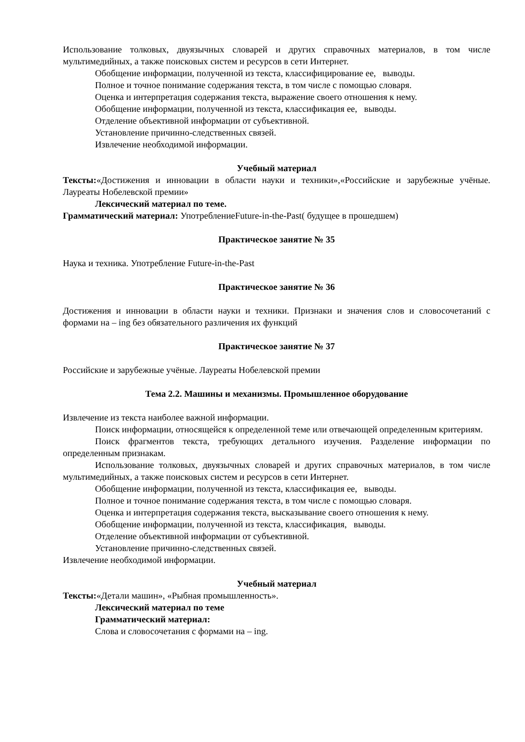Использование толковых, двуязычных словарей и других справочных материалов, в том числе мультимедийных, а также поисковых систем и ресурсов в сети Интернет.
Обобщение информации, полученной из текста, классифицирование ее, выводы.
Полное и точное понимание содержания текста, в том числе с помощью словаря.
Оценка и интерпретация содержания текста, выражение своего отношения к нему.
Обобщение информации, полученной из текста, классификация ее, выводы.
Отделение объективной информации от субъективной.
Установление причинно-следственных связей.
Извлечение необходимой информации.
Учебный материал
Тексты:«Достижения и инновации в области науки и техники»,«Российские и зарубежные учёные. Лауреаты Нобелевской премии»
Лексический материал по теме.
Грамматический материал: УпотреблениеFuture-in-the-Past( будущее в прошедшем)
Практическое занятие № 35
Наука и техника. Употребление Future-in-the-Past
Практическое занятие № 36
Достижения и инновации в области науки и техники. Признаки и значения слов и словосочетаний с формами на – ing без обязательного различения их функций
Практическое занятие № 37
Российские и зарубежные учёные. Лауреаты Нобелевской премии
Тема 2.2. Машины и механизмы. Промышленное оборудование
Извлечение из текста наиболее важной информации.
Поиск информации, относящейся к определенной теме или отвечающей определенным критериям.
Поиск фрагментов текста, требующих детального изучения. Разделение информации по определенным признакам.
Использование толковых, двуязычных словарей и других справочных материалов, в том числе мультимедийных, а также поисковых систем и ресурсов в сети Интернет.
Обобщение информации, полученной из текста, классификация ее, выводы.
Полное и точное понимание содержания текста, в том числе с помощью словаря.
Оценка и интерпретация содержания текста, высказывание своего отношения к нему.
Обобщение информации, полученной из текста, классификация, выводы.
Отделение объективной информации от субъективной.
Установление причинно-следственных связей.
Извлечение необходимой информации.
Учебный материал
Тексты:«Детали машин», «Рыбная промышленность».
Лексический материал по теме
Грамматический материал:
Слова и словосочетания с формами на – ing.